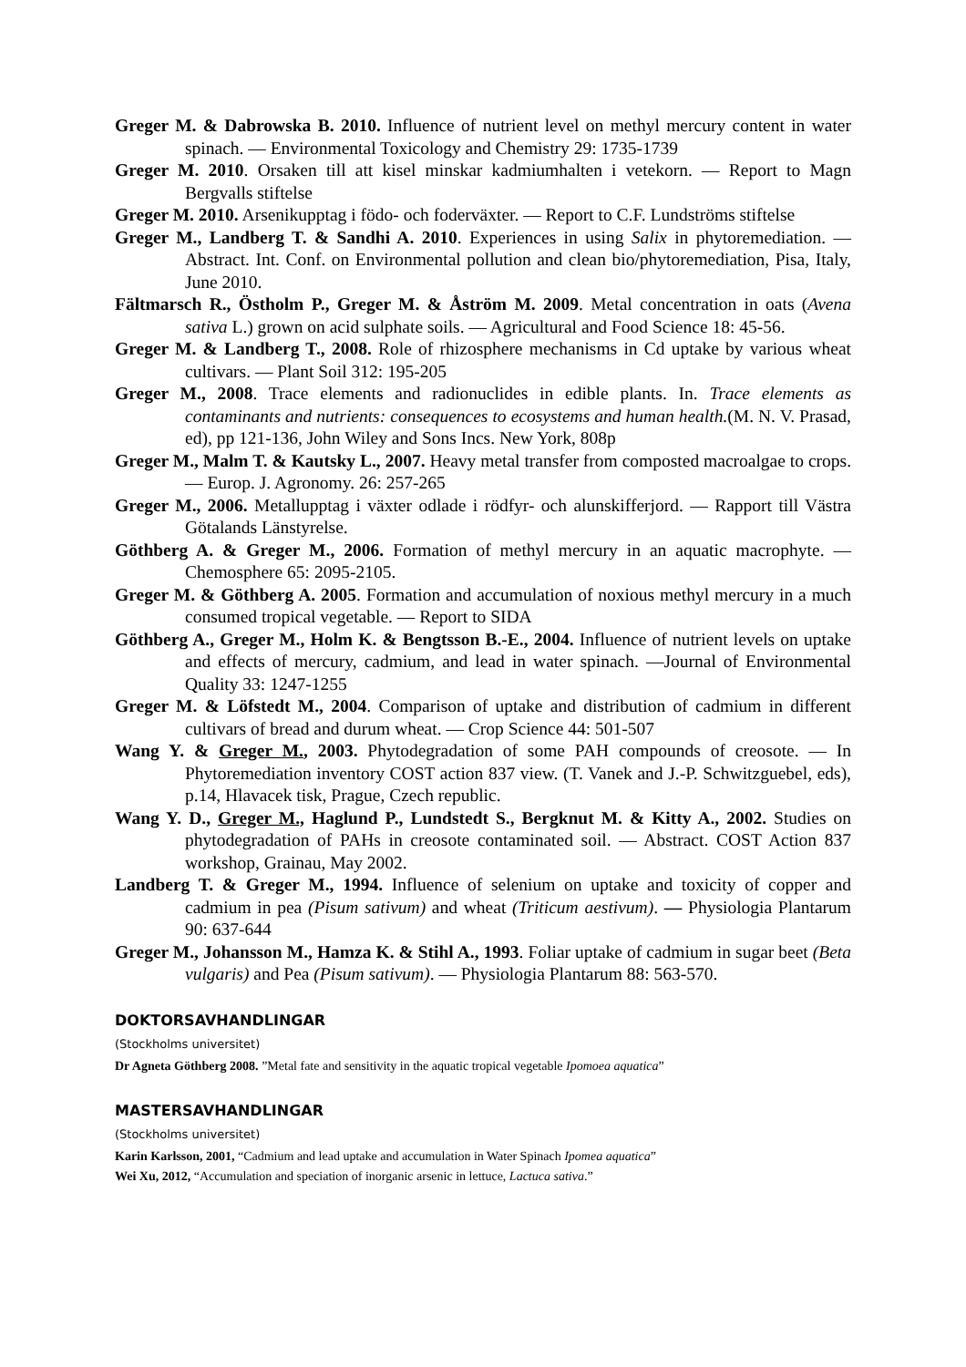Greger M. & Dabrowska B. 2010. Influence of nutrient level on methyl mercury content in water spinach. — Environmental Toxicology and Chemistry 29: 1735-1739
Greger M. 2010. Orsaken till att kisel minskar kadmiumhalten i vetekorn. — Report to Magn Bergvalls stiftelse
Greger M. 2010. Arsenikupptag i födo- och foderväxter. — Report to C.F. Lundströms stiftelse
Greger M., Landberg T. & Sandhi A. 2010. Experiences in using Salix in phytoremediation. — Abstract. Int. Conf. on Environmental pollution and clean bio/phytoremediation, Pisa, Italy, June 2010.
Fältmarsch R., Östholm P., Greger M. & Åström M. 2009. Metal concentration in oats (Avena sativa L.) grown on acid sulphate soils. — Agricultural and Food Science 18: 45-56.
Greger M. & Landberg T., 2008. Role of rhizosphere mechanisms in Cd uptake by various wheat cultivars. — Plant Soil 312: 195-205
Greger M., 2008. Trace elements and radionuclides in edible plants. In. Trace elements as contaminants and nutrients: consequences to ecosystems and human health.(M. N. V. Prasad, ed), pp 121-136, John Wiley and Sons Incs. New York, 808p
Greger M., Malm T. & Kautsky L., 2007. Heavy metal transfer from composted macroalgae to crops. — Europ. J. Agronomy. 26: 257-265
Greger M., 2006. Metallupptag i växter odlade i rödfyr- och alunskifferjord. — Rapport till Västra Götalands Länstyrelse.
Göthberg A. & Greger M., 2006. Formation of methyl mercury in an aquatic macrophyte. — Chemosphere 65: 2095-2105.
Greger M. & Göthberg A. 2005. Formation and accumulation of noxious methyl mercury in a much consumed tropical vegetable. — Report to SIDA
Göthberg A., Greger M., Holm K. & Bengtsson B.-E., 2004. Influence of nutrient levels on uptake and effects of mercury, cadmium, and lead in water spinach. —Journal of Environmental Quality 33: 1247-1255
Greger M. & Löfstedt M., 2004. Comparison of uptake and distribution of cadmium in different cultivars of bread and durum wheat. — Crop Science 44: 501-507
Wang Y. & Greger M., 2003. Phytodegradation of some PAH compounds of creosote. — In Phytoremediation inventory COST action 837 view. (T. Vanek and J.-P. Schwitzguebel, eds), p.14, Hlavacek tisk, Prague, Czech republic.
Wang Y. D., Greger M., Haglund P., Lundstedt S., Bergknut M. & Kitty A., 2002. Studies on phytodegradation of PAHs in creosote contaminated soil. — Abstract. COST Action 837 workshop, Grainau, May 2002.
Landberg T. & Greger M., 1994. Influence of selenium on uptake and toxicity of copper and cadmium in pea (Pisum sativum) and wheat (Triticum aestivum). — Physiologia Plantarum 90: 637-644
Greger M., Johansson M., Hamza K. & Stihl A., 1993. Foliar uptake of cadmium in sugar beet (Beta vulgaris) and Pea (Pisum sativum). — Physiologia Plantarum 88: 563-570.
DOKTORSAVHANDLINGAR
(Stockholms universitet)
Dr Agneta Göthberg 2008. ”Metal fate and sensitivity in the aquatic tropical vegetable Ipomoea aquatica”
MASTERSAVHANDLINGAR
(Stockholms universitet)
Karin Karlsson, 2001, “Cadmium and lead uptake and accumulation in Water Spinach Ipomea aquatica”
Wei Xu, 2012, “Accumulation and speciation of inorganic arsenic in lettuce, Lactuca sativa.”